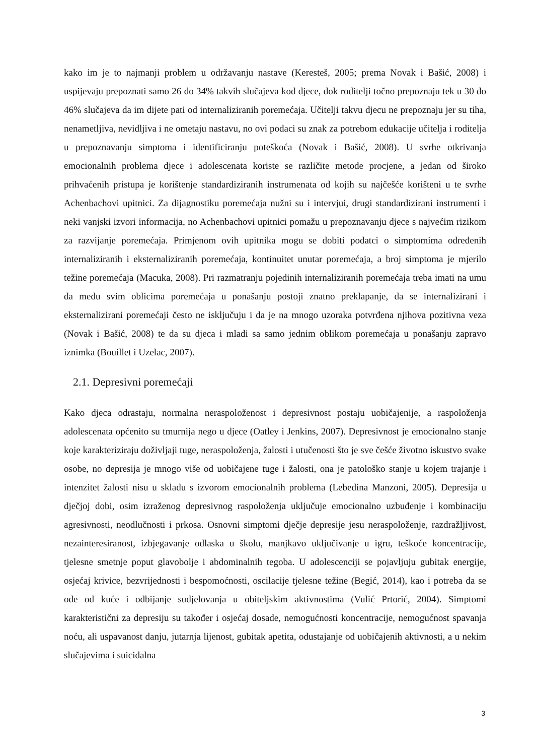kako im je to najmanji problem u održavanju nastave (Keresteš, 2005; prema Novak i Bašić, 2008) i uspijevaju prepoznati samo 26 do 34% takvih slučajeva kod djece, dok roditelji točno prepoznaju tek u 30 do 46% slučajeva da im dijete pati od internaliziranih poremećaja. Učitelji takvu djecu ne prepoznaju jer su tiha, nenametljiva, nevidljiva i ne ometaju nastavu, no ovi podaci su znak za potrebom edukacije učitelja i roditelja u prepoznavanju simptoma i identificiranju poteškoća (Novak i Bašić, 2008). U svrhe otkrivanja emocionalnih problema djece i adolescenata koriste se različite metode procjene, a jedan od široko prihvaćenih pristupa je korištenje standardiziranih instrumenata od kojih su najčešće korišteni u te svrhe Achenbachovi upitnici. Za dijagnostiku poremećaja nužni su i intervjui, drugi standardizirani instrumenti i neki vanjski izvori informacija, no Achenbachovi upitnici pomažu u prepoznavanju djece s najvećim rizikom za razvijanje poremećaja. Primjenom ovih upitnika mogu se dobiti podatci o simptomima određenih internaliziranih i eksternaliziranih poremećaja, kontinuitet unutar poremećaja, a broj simptoma je mjerilo težine poremećaja (Macuka, 2008). Pri razmatranju pojedinih internaliziranih poremećaja treba imati na umu da među svim oblicima poremećaja u ponašanju postoji znatno preklapanje, da se internalizirani i eksternalizirani poremećaji često ne isključuju i da je na mnogo uzoraka potvrđena njihova pozitivna veza (Novak i Bašić, 2008) te da su djeca i mladi sa samo jednim oblikom poremećaja u ponašanju zapravo iznimka (Bouillet i Uzelac, 2007).
2.1. Depresivni poremećaji
Kako djeca odrastaju, normalna neraspoloženost i depresivnost postaju uobičajenije, a raspoloženja adolescenata općenito su tmurnija nego u djece (Oatley i Jenkins, 2007). Depresivnost je emocionalno stanje koje karakteriziraju doživljaji tuge, neraspoloženja, žalosti i utučenosti što je sve češće životno iskustvo svake osobe, no depresija je mnogo više od uobičajene tuge i žalosti, ona je patološko stanje u kojem trajanje i intenzitet žalosti nisu u skladu s izvorom emocionalnih problema (Lebedina Manzoni, 2005). Depresija u dječjoj dobi, osim izraženog depresivnog raspoloženja uključuje emocionalno uzbuđenje i kombinaciju agresivnosti, neodlučnosti i prkosa. Osnovni simptomi dječje depresije jesu neraspoloženje, razdražljivost, nezainteresiranost, izbjegavanje odlaska u školu, manjkavo uključivanje u igru, teškoće koncentracije, tjelesne smetnje poput glavobolje i abdominalnih tegoba. U adolescenciji se pojavljuju gubitak energije, osjećaj krivice, bezvrijednosti i bespomoćnosti, oscilacije tjelesne težine (Begić, 2014), kao i potreba da se ode od kuće i odbijanje sudjelovanja u obiteljskim aktivnostima (Vulić Prtorić, 2004). Simptomi karakteristični za depresiju su također i osjećaj dosade, nemogućnosti koncentracije, nemogućnost spavanja noću, ali uspavanost danju, jutarnja lijenost, gubitak apetita, odustajanje od uobičajenih aktivnosti, a u nekim slučajevima i suicidalna
3